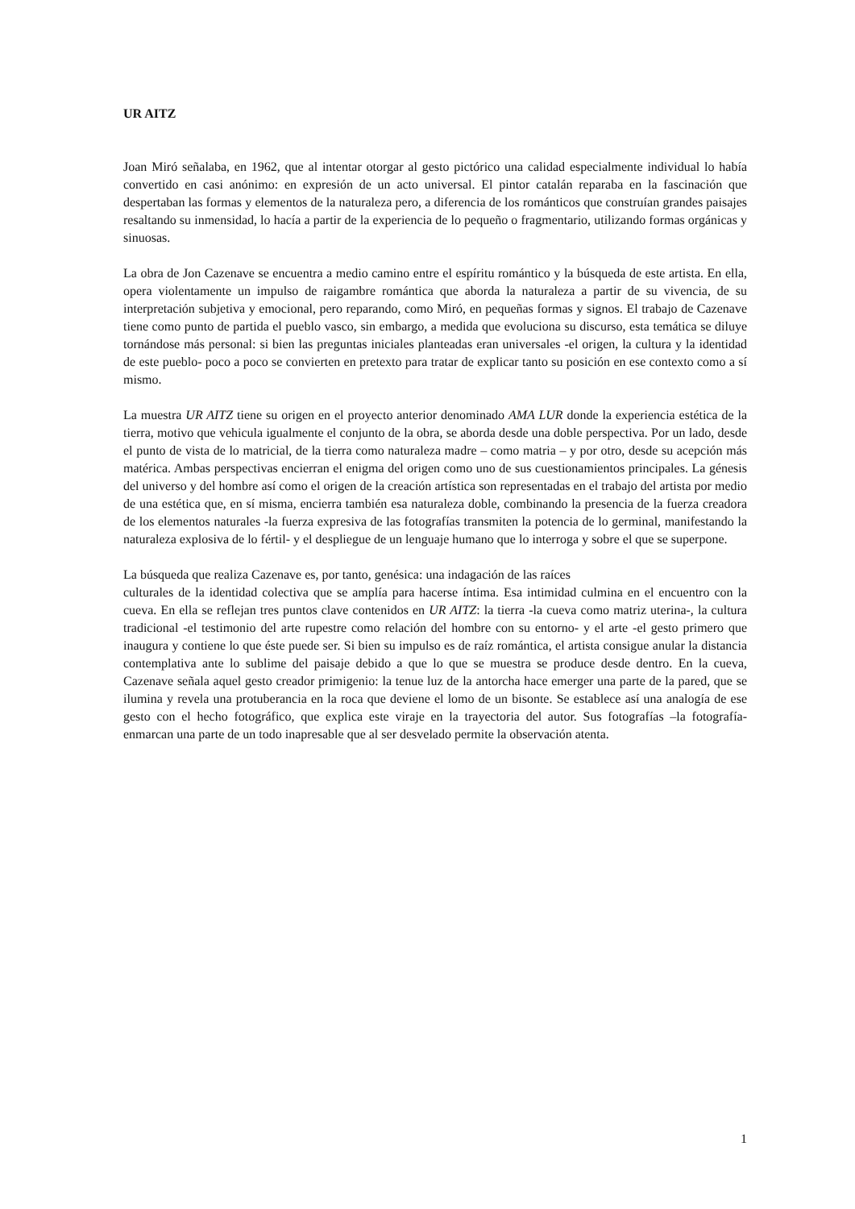UR AITZ
Joan Miró señalaba, en 1962, que al intentar otorgar al gesto pictórico una calidad especialmente individual lo había convertido en casi anónimo: en expresión de un acto universal. El pintor catalán reparaba en la fascinación que despertaban las formas y elementos de la naturaleza pero, a diferencia de los románticos que construían grandes paisajes resaltando su inmensidad, lo hacía a partir de la experiencia de lo pequeño o fragmentario, utilizando formas orgánicas y sinuosas.
La obra de Jon Cazenave se encuentra a medio camino entre el espíritu romántico y la búsqueda de este artista. En ella, opera violentamente un impulso de raigambre romántica que aborda la naturaleza a partir de su vivencia, de su interpretación subjetiva y emocional, pero reparando, como Miró, en pequeñas formas y signos. El trabajo de Cazenave tiene como punto de partida el pueblo vasco, sin embargo, a medida que evoluciona su discurso, esta temática se diluye tornándose más personal: si bien las preguntas iniciales planteadas eran universales -el origen, la cultura y la identidad de este pueblo- poco a poco se convierten en pretexto para tratar de explicar tanto su posición en ese contexto como a sí mismo.
La muestra UR AITZ tiene su origen en el proyecto anterior denominado AMA LUR donde la experiencia estética de la tierra, motivo que vehicula igualmente el conjunto de la obra, se aborda desde una doble perspectiva. Por un lado, desde el punto de vista de lo matricial, de la tierra como naturaleza madre – como matria – y por otro, desde su acepción más matérica. Ambas perspectivas encierran el enigma del origen como uno de sus cuestionamientos principales. La génesis del universo y del hombre así como el origen de la creación artística son representadas en el trabajo del artista por medio de una estética que, en sí misma, encierra también esa naturaleza doble, combinando la presencia de la fuerza creadora de los elementos naturales -la fuerza expresiva de las fotografías transmiten la potencia de lo germinal, manifestando la naturaleza explosiva de lo fértil- y el despliegue de un lenguaje humano que lo interroga y sobre el que se superpone.
La búsqueda que realiza Cazenave es, por tanto, genésica: una indagación de las raíces
culturales de la identidad colectiva que se amplía para hacerse íntima. Esa intimidad culmina en el encuentro con la cueva. En ella se reflejan tres puntos clave contenidos en UR AITZ: la tierra -la cueva como matriz uterina-, la cultura tradicional -el testimonio del arte rupestre como relación del hombre con su entorno- y el arte -el gesto primero que inaugura y contiene lo que éste puede ser. Si bien su impulso es de raíz romántica, el artista consigue anular la distancia contemplativa ante lo sublime del paisaje debido a que lo que se muestra se produce desde dentro. En la cueva, Cazenave señala aquel gesto creador primigenio: la tenue luz de la antorcha hace emerger una parte de la pared, que se ilumina y revela una protuberancia en la roca que deviene el lomo de un bisonte. Se establece así una analogía de ese gesto con el hecho fotográfico, que explica este viraje en la trayectoria del autor. Sus fotografías –la fotografía- enmarcan una parte de un todo inapresable que al ser desvelado permite la observación atenta.
1